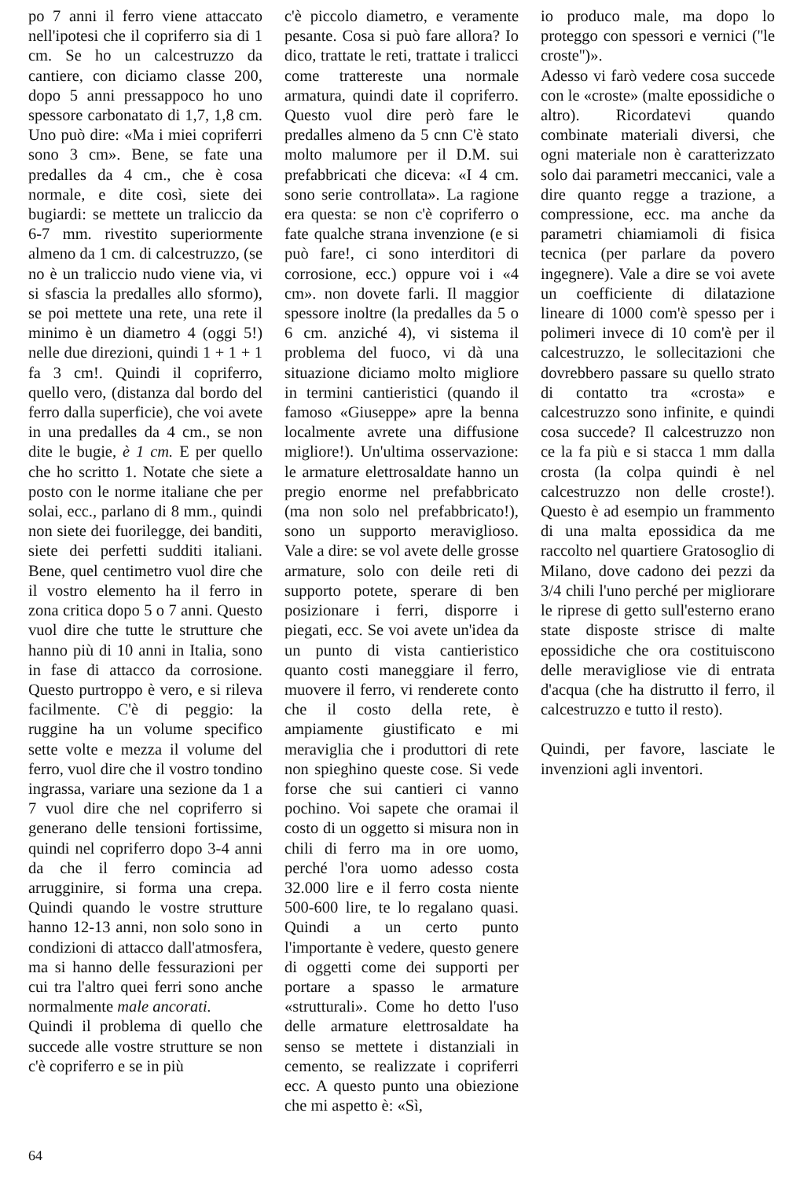po 7 anni il ferro viene attaccato nell'ipotesi che il copriferro sia di 1 cm. Se ho un calcestruzzo da cantiere, con diciamo classe 200, dopo 5 anni pressappoco ho uno spessore carbonatato di 1,7, 1,8 cm. Uno può dire: «Ma i miei copriferri sono 3 cm». Bene, se fate una predalles da 4 cm., che è cosa normale, e dite così, siete dei bugiardi: se mettete un traliccio da 6-7 mm. rivestito superiormente almeno da 1 cm. di calcestruzzo, (se no è un traliccio nudo viene via, vi si sfascia la predalles allo sformo), se poi mettete una rete, una rete il minimo è un diametro 4 (oggi 5!) nelle due direzioni, quindi 1 + 1 + 1 fa 3 cm!. Quindi il copriferro, quello vero, (distanza dal bordo del ferro dalla superficie), che voi avete in una predalles da 4 cm., se non dite le bugie, è 1 cm. E per quello che ho scritto 1. Notate che siete a posto con le norme italiane che per solai, ecc., parlano di 8 mm., quindi non siete dei fuorilegge, dei banditi, siete dei perfetti sudditi italiani. Bene, quel centimetro vuol dire che il vostro elemento ha il ferro in zona critica dopo 5 o 7 anni. Questo vuol dire che tutte le strutture che hanno più di 10 anni in Italia, sono in fase di attacco da corrosione. Questo purtroppo è vero, e si rileva facilmente. C'è di peggio: la ruggine ha un volume specifico sette volte e mezza il volume del ferro, vuol dire che il vostro tondino ingrassa, variare una sezione da 1 a 7 vuol dire che nel copriferro si generano delle tensioni fortissime, quindi nel copriferro dopo 3-4 anni da che il ferro comincia ad arrugginire, si forma una crepa. Quindi quando le vostre strutture hanno 12-13 anni, non solo sono in condizioni di attacco dall'atmosfera, ma si hanno delle fessurazioni per cui tra l'altro quei ferri sono anche normalmente male ancorati.
Quindi il problema di quello che succede alle vostre strutture se non c'è copriferro e se in più
c'è piccolo diametro, e veramente pesante. Cosa si può fare allora? Io dico, trattate le reti, trattate i tralicci come trattereste una normale armatura, quindi date il copriferro. Questo vuol dire però fare le predalles almeno da 5 cnn C'è stato molto malumore per il D.M. sui prefabbricati che diceva: «I 4 cm. sono serie controllata». La ragione era questa: se non c'è copriferro o fate qualche strana invenzione (e si può fare!, ci sono interditori di corrosione, ecc.) oppure voi i «4 cm». non dovete farli. Il maggior spessore inoltre (la predalles da 5 o 6 cm. anziché 4), vi sistema il problema del fuoco, vi dà una situazione diciamo molto migliore in termini cantieristici (quando il famoso «Giuseppe» apre la benna localmente avrete una diffusione migliore!). Un'ultima osservazione: le armature elettrosaldate hanno un pregio enorme nel prefabbricato (ma non solo nel prefabbricato!), sono un supporto meraviglioso. Vale a dire: se vol avete delle grosse armature, solo con deile reti di supporto potete, sperare di ben posizionare i ferri, disporre i piegati, ecc. Se voi avete un'idea da un punto di vista cantieristico quanto costi maneggiare il ferro, muovere il ferro, vi renderete conto che il costo della rete, è ampiamente giustificato e mi meraviglia che i produttori di rete non spieghino queste cose. Si vede forse che sui cantieri ci vanno pochino. Voi sapete che oramai il costo di un oggetto si misura non in chili di ferro ma in ore uomo, perché l'ora uomo adesso costa 32.000 lire e il ferro costa niente 500-600 lire, te lo regalano quasi. Quindi a un certo punto l'importante è vedere, questo genere di oggetti come dei supporti per portare a spasso le armature «strutturali». Come ho detto l'uso delle armature elettrosaldate ha senso se mettete i distanziali in cemento, se realizzate i copriferri ecc. A questo punto una obiezione che mi aspetto è: «Sì,
io produco male, ma dopo lo proteggo con spessori e vernici (''le croste'')».
Adesso vi farò vedere cosa succede con le «croste» (malte epossidiche o altro). Ricordatevi quando combinate materiali diversi, che ogni materiale non è caratterizzato solo dai parametri meccanici, vale a dire quanto regge a trazione, a compressione, ecc. ma anche da parametri chiamiamoli di fisica tecnica (per parlare da povero ingegnere). Vale a dire se voi avete un coefficiente di dilatazione lineare di 1000 com'è spesso per i polimeri invece di 10 com'è per il calcestruzzo, le sollecitazioni che dovrebbero passare su quello strato di contatto tra «crosta» e calcestruzzo sono infinite, e quindi cosa succede? Il calcestruzzo non ce la fa più e si stacca 1 mm dalla crosta (la colpa quindi è nel calcestruzzo non delle croste!). Questo è ad esempio un frammento di una malta epossidica da me raccolto nel quartiere Gratosoglio di Milano, dove cadono dei pezzi da 3/4 chili l'uno perché per migliorare le riprese di getto sull'esterno erano state disposte strisce di malte epossidiche che ora costituiscono delle meravigliose vie di entrata d'acqua (che ha distrutto il ferro, il calcestruzzo e tutto il resto).
Quindi, per favore, lasciate le invenzioni agli inventori.
64